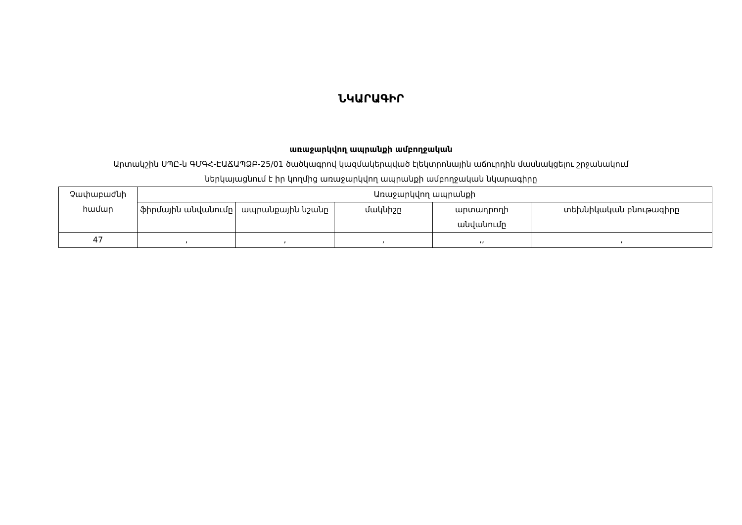ՆԿԱՐԱԳԻՐ
առաջարկվող ապրանքի ամբողջական
Արտակշին ՍՊԸ-ն ԳՄԳՀ-ԷԱՃԱՊՁԲ-25/01 ծածկագրով կազմակերպված էլեկտրոնային աճուրդին մասնակցելու շրջանակում
ներկայացնում է իր կողմից առաջարկվող ապրանքի ամբողջական նկարագիրը
| Չափաբաժնի համար | Առաջարկվող ապրանքի | | | | |
| --- | --- | --- | --- | --- | --- |
| | ֆիրմային անվանումը | ապրանքային նշանը | մակնիշը | արտադրողի անվանումը | տեխնիկական բնութագիրը |
| 47 | , | , | , | ,, | , |